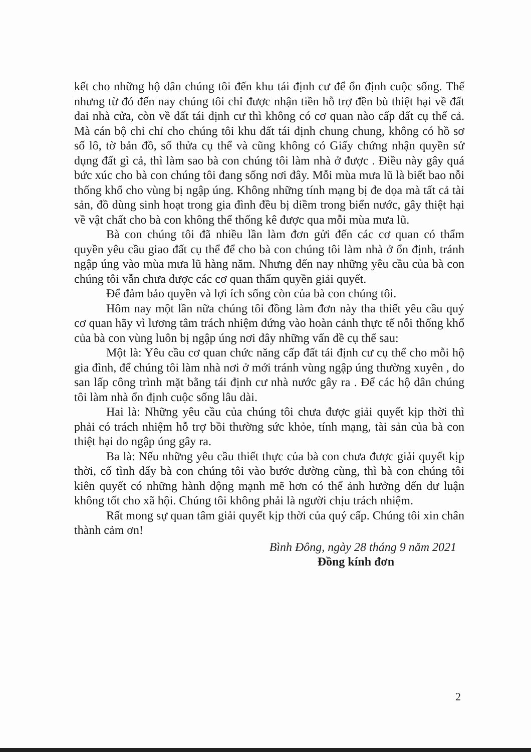kết cho những hộ dân chúng tôi đến khu tái định cư để ổn định cuộc sống. Thế nhưng từ đó đến nay chúng tôi chỉ được nhận tiền hỗ trợ đền bù thiệt hại về đất đai nhà cửa, còn về đất tái định cư thì không có cơ quan nào cấp đất cụ thể cả. Mà cán bộ chỉ chỉ cho chúng tôi khu đất tái định chung chung, không có hồ sơ số lô, tờ bản đồ, số thửa cụ thể và cũng không có Giấy chứng nhận quyền sử dụng đất gì cả, thì làm sao bà con chúng tôi làm nhà ở được . Điều này gây quá bức xúc cho bà con chúng tôi đang sống nơi đây. Mỗi mùa mưa lũ là biết bao nỗi thống khổ cho vùng bị ngập úng. Không những tính mạng bị đe dọa mà tất cả tài sản, đồ dùng sinh hoạt trong gia đình đều bị diềm trong biển nước, gây thiệt hại về vật chất cho bà con không thể thống kê được qua mỗi mùa mưa lũ.
Bà con chúng tôi đã nhiều lần làm đơn gửi đến các cơ quan có thẩm quyền yêu cầu giao đất cụ thể để cho bà con chúng tôi làm nhà ở ổn định, tránh ngập úng vào mùa mưa lũ hàng năm. Nhưng đến nay những yêu cầu của bà con chúng tôi vẫn chưa được các cơ quan thẩm quyền giải quyết.
Để đảm bảo quyền và lợi ích sống còn của bà con chúng tôi.
Hôm nay một lần nữa chúng tôi đồng làm đơn này tha thiết yêu cầu quý cơ quan hãy vì lương tâm trách nhiệm đứng vào hoàn cảnh thực tế nỗi thống khổ của bà con vùng luôn bị ngập úng nơi đây những vấn đề cụ thể sau:
Một là: Yêu cầu cơ quan chức năng cấp đất tái định cư cụ thể cho mỗi hộ gia đình, để chúng tôi làm nhà nơi ở mới tránh vùng ngập úng thường xuyên , do san lấp công trình mặt bằng tái định cư nhà nước gây ra . Để các hộ dân chúng tôi làm nhà ổn định cuộc sống lâu dài.
Hai là: Những yêu cầu của chúng tôi chưa được giải quyết kịp thời thì phải có trách nhiệm hỗ trợ bồi thường sức khỏe, tính mạng, tài sản của bà con thiệt hại do ngập úng gây ra.
Ba là: Nếu những yêu cầu thiết thực của bà con chưa được giải quyết kịp thời, cố tình đẩy bà con chúng tôi vào bước đường cùng, thì bà con chúng tôi kiên quyết có những hành động mạnh mẽ hơn có thể ảnh hưởng đến dư luận không tốt cho xã hội. Chúng tôi không phải là người chịu trách nhiệm.
Rất mong sự quan tâm giải quyết kịp thời của quý cấp. Chúng tôi xin chân thành cảm ơn!
Bình Đông, ngày 28 tháng 9 năm 2021
Đồng kính đơn
2